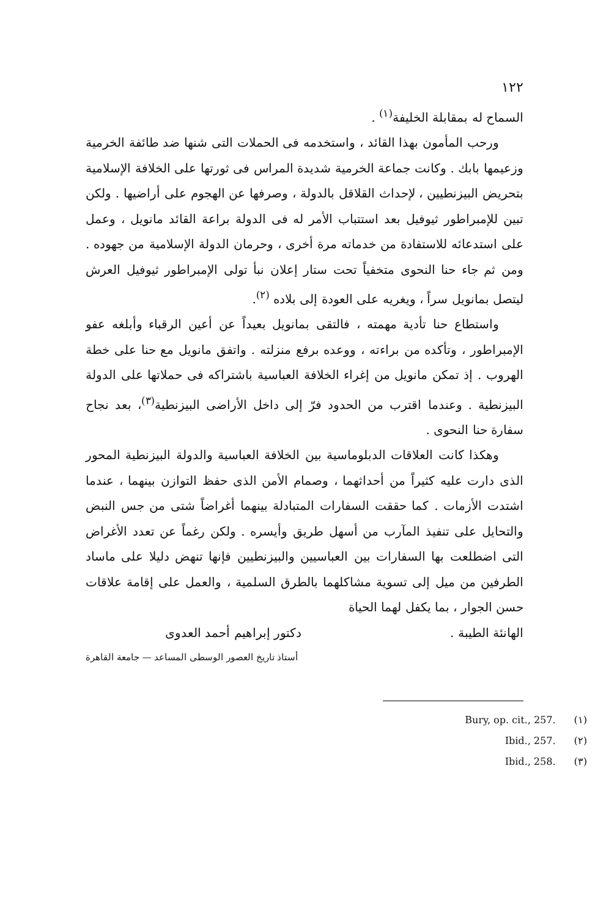١٢٢
السماح له بمقابلة الخليفة<sup>(١)</sup> .
ورحب المأمون بهذا القائد ، واستخدمه فى الحملات التى شنها ضد طائفة الخرمية وزعيمها بابك . وكانت جماعة الخرمية شديدة المراس فى ثورتها على الخلافة الإسلامية بتحريض البيزنطيين ، لإحداث القلاقل بالدولة ، وصرفها عن الهجوم على أراضيها . ولكن تبين للإمبراطور ثيوفيل بعد استتباب الأمر له فى الدولة براعة القائد مانويل ، وعمل على استدعائه للاستفادة من خدماته مرة أخرى ، وحرمان الدولة الإسلامية من جهوده . ومن ثم جاء حنا النحوى متخفياً تحت ستار إعلان نبأ تولى الإمبراطور ثيوفيل العرش ليتصل بمانويل سراً ، ويغريه على العودة إلى بلاده <sup>(٢)</sup>.
واستطاع حنا تأدية مهمته ، فالتقى بمانويل بعيداً عن أعين الرقباء وأبلغه عفو الإمبراطور ، وتأكده من براءته ، ووعده برفع منزلته . واتفق مانويل مع حنا على خطة الهروب . إذ تمكن مانويل من إغراء الخلافة العباسية باشتراكه فى حملاتها على الدولة البيزنطية . وعندما اقترب من الحدود فرّ إلى داخل الأراضى البيزنطية<sup>(٣)</sup>، بعد نجاح سفارة حنا النحوى .
وهكذا كانت العلاقات الدبلوماسية بين الخلافة العباسية والدولة البيزنطية المحور الذى دارت عليه كثيراً من أحداثهما ، وصمام الأمن الذى حفظ التوازن بينهما ، عندما اشتدت الأزمات . كما حققت السفارات المتبادلة بينهما أغراضاً شتى من جس النبض والتحايل على تنفيذ المآرب من أسهل طريق وأيسره . ولكن رغماً عن تعدد الأغراض التى اضطلعت بها السفارات بين العباسيين والبيزنطيين فإنها تنهض دليلا على ماساد الطرفين من ميل إلى تسوية مشاكلهما بالطرق السلمية ، والعمل على إقامة علاقات حسن الجوار ، بما يكفل لهما الحياة
الهانئة الطيبة . دكتور إبراهيم أحمد العدوى
أستاذ تاريخ العصور الوسطى المساعد — جامعة القاهرة
Bury, op. cit., 257. (١)
Ibid., 257. (٢)
Ibid., 258. (٣)